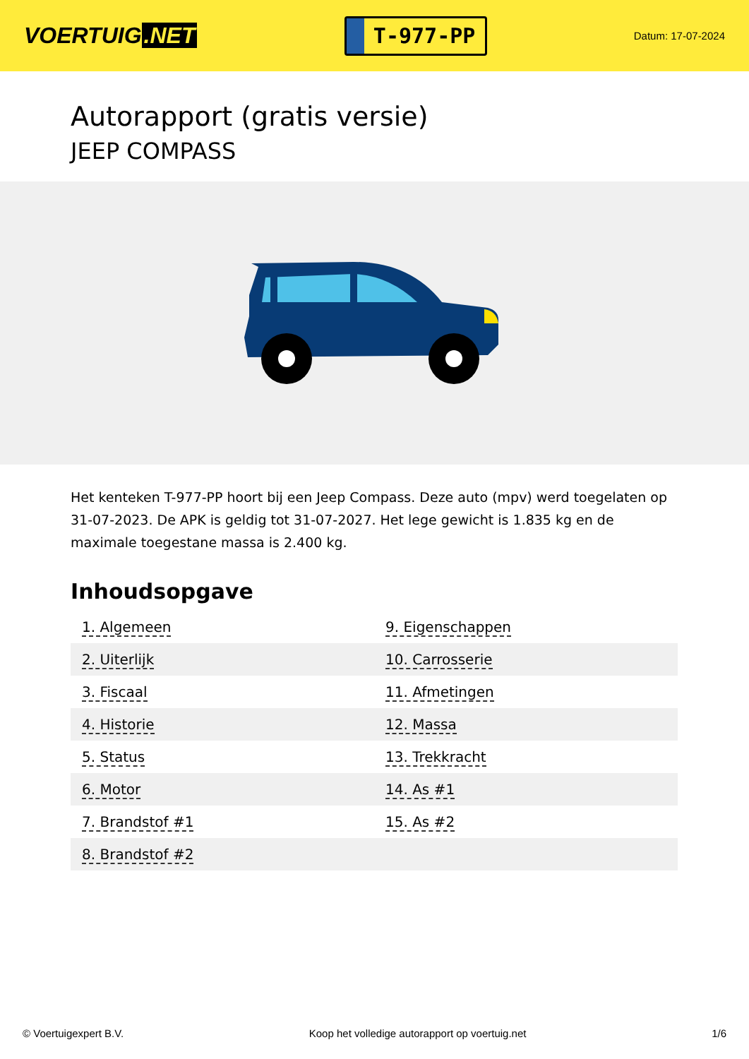VOERTUIG.NET
T-977-PP
Datum: 17-07-2024
Autorapport (gratis versie)
JEEP COMPASS
Het kenteken T-977-PP hoort bij een Jeep Compass. Deze auto (mpv) werd toegelaten op 31-07-2023. De APK is geldig tot 31-07-2027. Het lege gewicht is 1.835 kg en de maximale toegestane massa is 2.400 kg.
Inhoudsopgave
| 1. Algemeen | 9. Eigenschappen |
| 2. Uiterlijk | 10. Carrosserie |
| 3. Fiscaal | 11. Afmetingen |
| 4. Historie | 12. Massa |
| 5. Status | 13. Trekkracht |
| 6. Motor | 14. As #1 |
| 7. Brandstof #1 | 15. As #2 |
| 8. Brandstof #2 | |
© Voertuigexpert B.V. Koop het volledige autorapport op voertuig.net 1/6